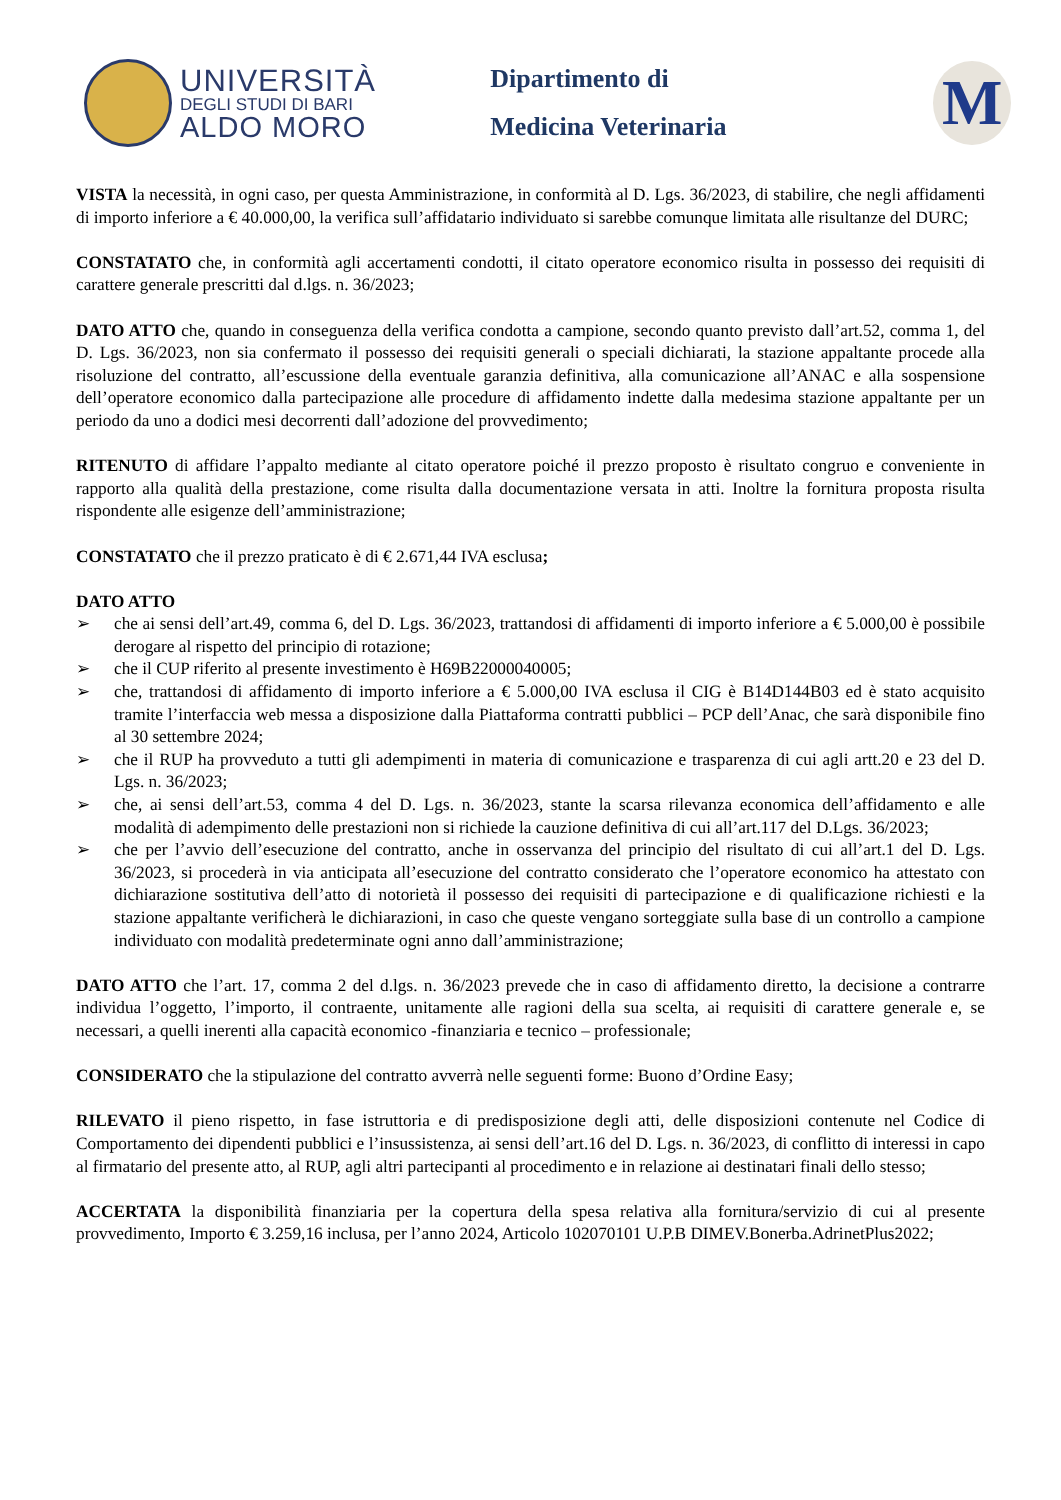UNIVERSITÀ
DEGLI STUDI DI BARI
ALDO MORO
Dipartimento di
Medicina Veterinaria
M
VISTA la necessità, in ogni caso, per questa Amministrazione, in conformità al D. Lgs. 36/2023, di stabilire, che negli affidamenti di importo inferiore a € 40.000,00, la verifica sull’affidatario individuato si sarebbe comunque limitata alle risultanze del DURC;
CONSTATATO che, in conformità agli accertamenti condotti, il citato operatore economico risulta in possesso dei requisiti di carattere generale prescritti dal d.lgs. n. 36/2023;
DATO ATTO che, quando in conseguenza della verifica condotta a campione, secondo quanto previsto dall’art.52, comma 1, del D. Lgs. 36/2023, non sia confermato il possesso dei requisiti generali o speciali dichiarati, la stazione appaltante procede alla risoluzione del contratto, all’escussione della eventuale garanzia definitiva, alla comunicazione all’ANAC e alla sospensione dell’operatore economico dalla partecipazione alle procedure di affidamento indette dalla medesima stazione appaltante per un periodo da uno a dodici mesi decorrenti dall’adozione del provvedimento;
RITENUTO di affidare l’appalto mediante al citato operatore poiché il prezzo proposto è risultato congruo e conveniente in rapporto alla qualità della prestazione, come risulta dalla documentazione versata in atti. Inoltre la fornitura proposta risulta rispondente alle esigenze dell’amministrazione;
CONSTATATO che il prezzo praticato è di € 2.671,44 IVA esclusa;
DATO ATTO
➢ che ai sensi dell’art.49, comma 6, del D. Lgs. 36/2023, trattandosi di affidamenti di importo inferiore a € 5.000,00 è possibile derogare al rispetto del principio di rotazione;
➢ che il CUP riferito al presente investimento è H69B22000040005;
➢ che, trattandosi di affidamento di importo inferiore a € 5.000,00 IVA esclusa il CIG è B14D144B03 ed è stato acquisito tramite l’interfaccia web messa a disposizione dalla Piattaforma contratti pubblici – PCP dell’Anac, che sarà disponibile fino al 30 settembre 2024;
➢ che il RUP ha provveduto a tutti gli adempimenti in materia di comunicazione e trasparenza di cui agli artt.20 e 23 del D. Lgs. n. 36/2023;
➢ che, ai sensi dell’art.53, comma 4 del D. Lgs. n. 36/2023, stante la scarsa rilevanza economica dell’affidamento e alle modalità di adempimento delle prestazioni non si richiede la cauzione definitiva di cui all’art.117 del D.Lgs. 36/2023;
➢ che per l’avvio dell’esecuzione del contratto, anche in osservanza del principio del risultato di cui all’art.1 del D. Lgs. 36/2023, si procederà in via anticipata all’esecuzione del contratto considerato che l’operatore economico ha attestato con dichiarazione sostitutiva dell’atto di notorietà il possesso dei requisiti di partecipazione e di qualificazione richiesti e la stazione appaltante verificherà le dichiarazioni, in caso che queste vengano sorteggiate sulla base di un controllo a campione individuato con modalità predeterminate ogni anno dall’amministrazione;
DATO ATTO che l’art. 17, comma 2 del d.lgs. n. 36/2023 prevede che in caso di affidamento diretto, la decisione a contrarre individua l’oggetto, l’importo, il contraente, unitamente alle ragioni della sua scelta, ai requisiti di carattere generale e, se necessari, a quelli inerenti alla capacità economico -finanziaria e tecnico – professionale;
CONSIDERATO che la stipulazione del contratto avverrà nelle seguenti forme: Buono d’Ordine Easy;
RILEVATO il pieno rispetto, in fase istruttoria e di predisposizione degli atti, delle disposizioni contenute nel Codice di Comportamento dei dipendenti pubblici e l’insussistenza, ai sensi dell’art.16 del D. Lgs. n. 36/2023, di conflitto di interessi in capo al firmatario del presente atto, al RUP, agli altri partecipanti al procedimento e in relazione ai destinatari finali dello stesso;
ACCERTATA la disponibilità finanziaria per la copertura della spesa relativa alla fornitura/servizio di cui al presente provvedimento, Importo € 3.259,16 inclusa, per l’anno 2024, Articolo 102070101 U.P.B DIMEV.Bonerba.AdrinetPlus2022;